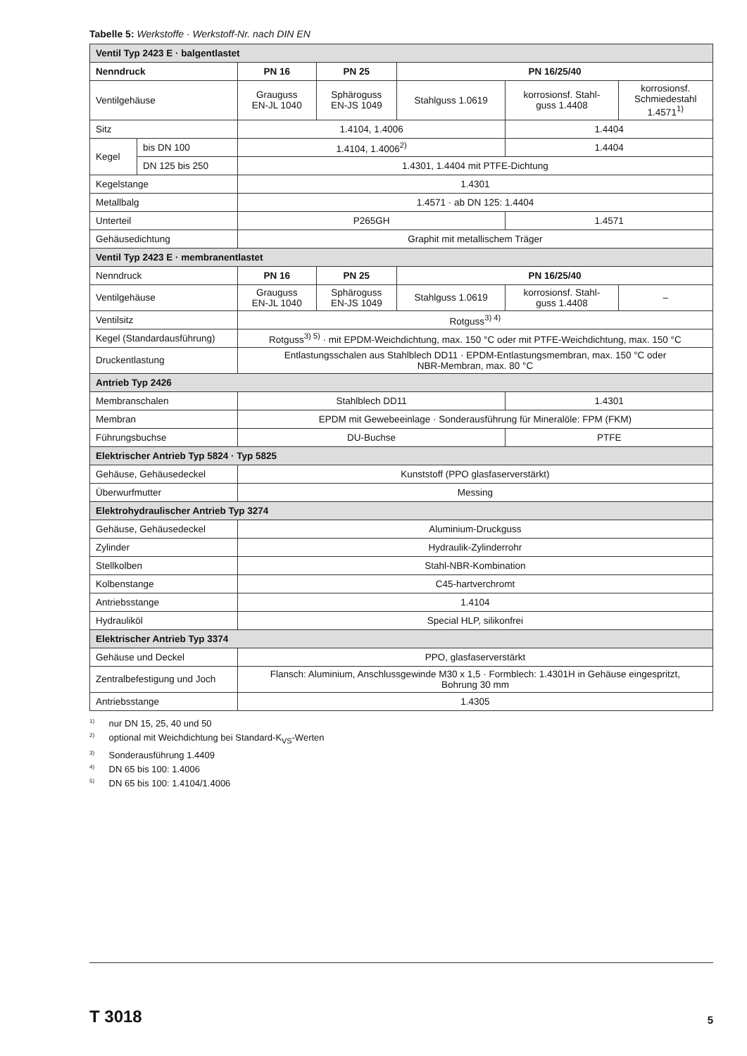Tabelle 5: Werkstoffe · Werkstoff-Nr. nach DIN EN
| Ventil Typ 2423 E · balgentlastet | | | | | | |
| Nenndruck | | PN 16 | PN 25 | PN 16/25/40 | | |
| Ventilgehäuse | | Grauguss EN-JL 1040 | Sphäroguss EN-JS 1049 | Stahlguss 1.0619 | korrosionsf. Stahl- guss 1.4408 | korrosionsf. Schmiedestahl 1.4571<sup>1)</sup> |
| Sitz | | 1.4104, 1.4006 | | | 1.4404 | |
| Kegel | bis DN 100 | 1.4104, 1.4006<sup>2)</sup> | | | 1.4404 | |
| | DN 125 bis 250 | 1.4301, 1.4404 mit PTFE-Dichtung | | | | |
| Kegelstange | | 1.4301 | | | | |
| Metallbalg | | 1.4571 · ab DN 125: 1.4404 | | | | |
| Unterteil | | P265GH | | | 1.4571 | |
| Gehäusedichtung | | Graphit mit metallischem Träger | | | | |
| Ventil Typ 2423 E · membranentlastet | | | | | | |
| Nenndruck | | PN 16 | PN 25 | PN 16/25/40 | | |
| Ventilgehäuse | | Grauguss EN-JL 1040 | Sphäroguss EN-JS 1049 | Stahlguss 1.0619 | korrosionsf. Stahl- guss 1.4408 | – |
| Ventilsitz | | Rotguss<sup>3) 4)</sup> | | | | |
| Kegel (Standardausführung) | | Rotguss<sup>3) 5)</sup> · mit EPDM-Weichdichtung, max. 150 °C oder mit PTFE-Weichdichtung, max. 150 °C | | | | |
| Druckentlastung | | Entlastungsschalen aus Stahlblech DD11 · EPDM-Entlastungsmembran, max. 150 °C oder NBR-Membran, max. 80 °C | | | | |
| Antrieb Typ 2426 | | | | | | |
| Membranschalen | | Stahlblech DD11 | | | 1.4301 | |
| Membran | | EPDM mit Gewebeeinlage · Sonderausführung für Mineralöle: FPM (FKM) | | | | |
| Führungsbuchse | | DU-Buchse | | | PTFE | |
| Elektrischer Antrieb Typ 5824 · Typ 5825 | | | | | | |
| Gehäuse, Gehäusedeckel | | Kunststoff (PPO glasfaserverstärkt) | | | | |
| Überwurfmutter | | Messing | | | | |
| Elektrohydraulischer Antrieb Typ 3274 | | | | | | |
| Gehäuse, Gehäusedeckel | | Aluminium-Druckguss | | | | |
| Zylinder | | Hydraulik-Zylinderrohr | | | | |
| Stellkolben | | Stahl-NBR-Kombination | | | | |
| Kolbenstange | | C45-hartverchromt | | | | |
| Antriebsstange | | 1.4104 | | | | |
| Hydrauliköl | | Special HLP, silikonfrei | | | | |
| Elektrischer Antrieb Typ 3374 | | | | | | |
| Gehäuse und Deckel | | PPO, glasfaserverstärkt | | | | |
| Zentralbefestigung und Joch | | Flansch: Aluminium, Anschlussgewinde M30 x 1,5 · Formblech: 1.4301H in Gehäuse eingespritzt, Bohrung 30 mm | | | | |
| Antriebsstange | | 1.4305 | | | | |
<sup>1)</sup> nur DN 15, 25, 40 und 50
<sup>2)</sup> optional mit Weichdichtung bei Standard-K<sub>VS</sub>-Werten
<sup>3)</sup> Sonderausführung 1.4409
<sup>4)</sup> DN 65 bis 100: 1.4006
<sup>5)</sup> DN 65 bis 100: 1.4104/1.4006
T 3018 5